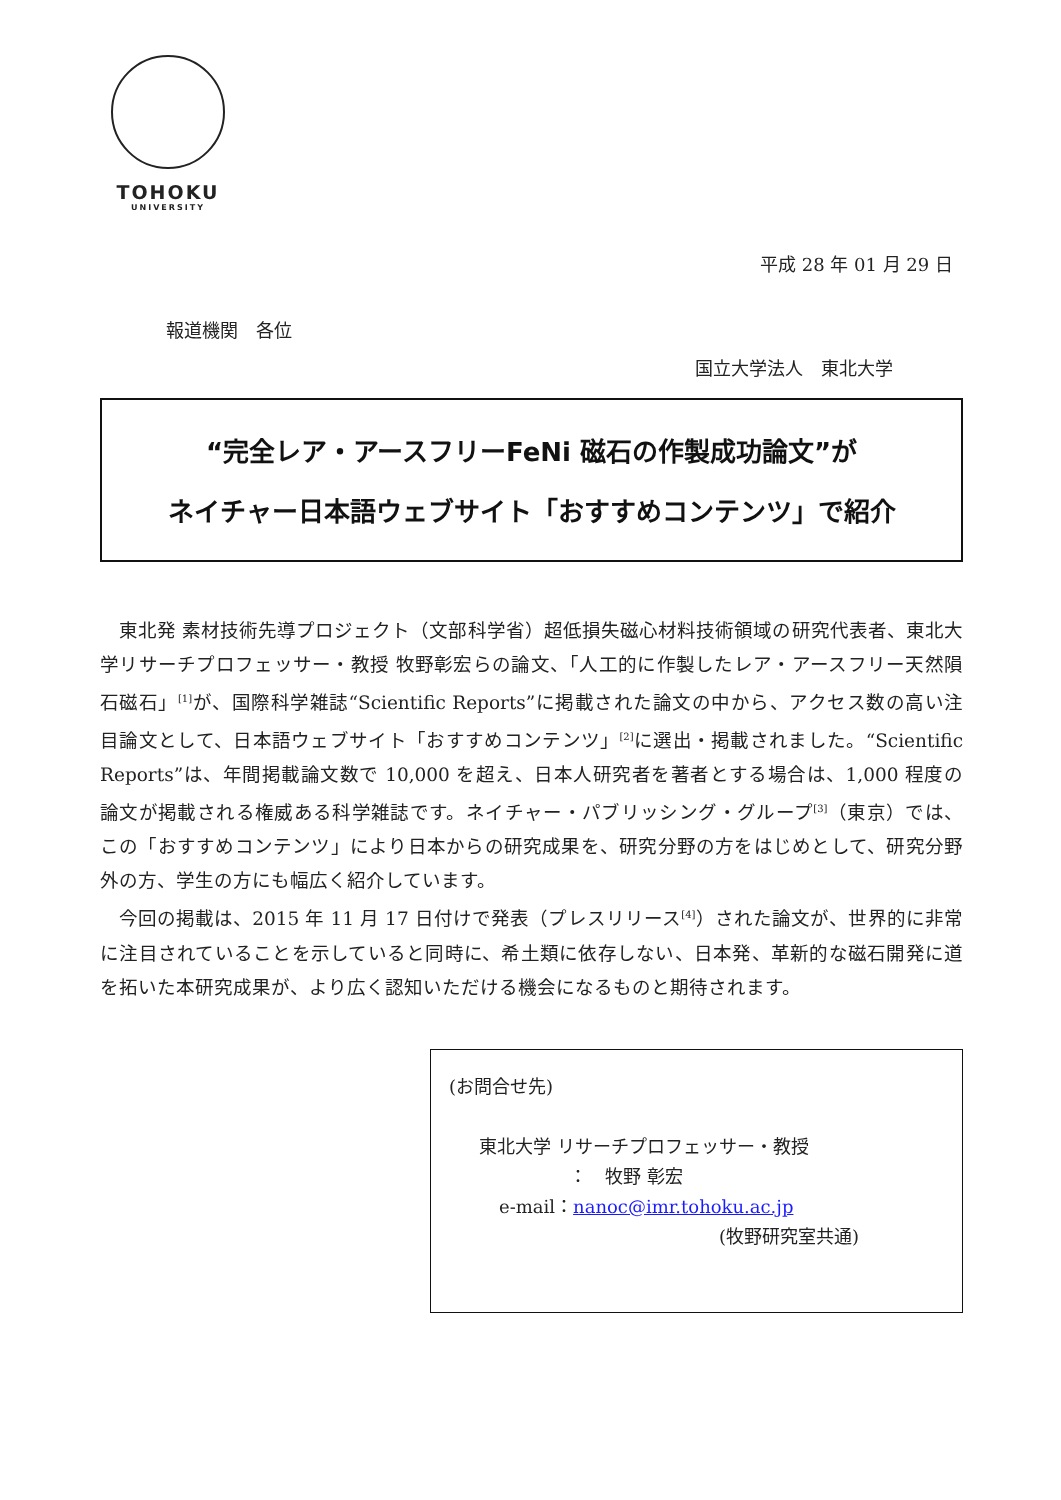TOHOKU
UNIVERSITY
平成 28 年 01 月 29 日
報道機関　各位
国立大学法人　東北大学
“完全レア・アースフリーFeNi 磁石の作製成功論文”が
ネイチャー日本語ウェブサイト「おすすめコンテンツ」で紹介
東北発 素材技術先導プロジェクト（文部科学省）超低損失磁心材料技術領域の研究代表者、東北大学リサーチプロフェッサー・教授 牧野彰宏らの論文、「人工的に作製したレア・アースフリー天然隕石磁石」<sup>[1]</sup>が、国際科学雑誌“Scientific Reports”に掲載された論文の中から、アクセス数の高い注目論文として、日本語ウェブサイト「おすすめコンテンツ」<sup>[2]</sup>に選出・掲載されました。“Scientific Reports”は、年間掲載論文数で 10,000 を超え、日本人研究者を著者とする場合は、1,000 程度の論文が掲載される権威ある科学雑誌です。ネイチャー・パブリッシング・グループ<sup>[3]</sup>（東京）では、この「おすすめコンテンツ」により日本からの研究成果を、研究分野の方をはじめとして、研究分野外の方、学生の方にも幅広く紹介しています。
今回の掲載は、2015 年 11 月 17 日付けで発表（プレスリリース<sup>[4]</sup>）された論文が、世界的に非常に注目されていることを示していると同時に、希土類に依存しない、日本発、革新的な磁石開発に道を拓いた本研究成果が、より広く認知いただける機会になるものと期待されます。
(お問合せ先)
東北大学 リサーチプロフェッサー・教授
：　牧野 彰宏
e-mail：nanoc@imr.tohoku.ac.jp
(牧野研究室共通)